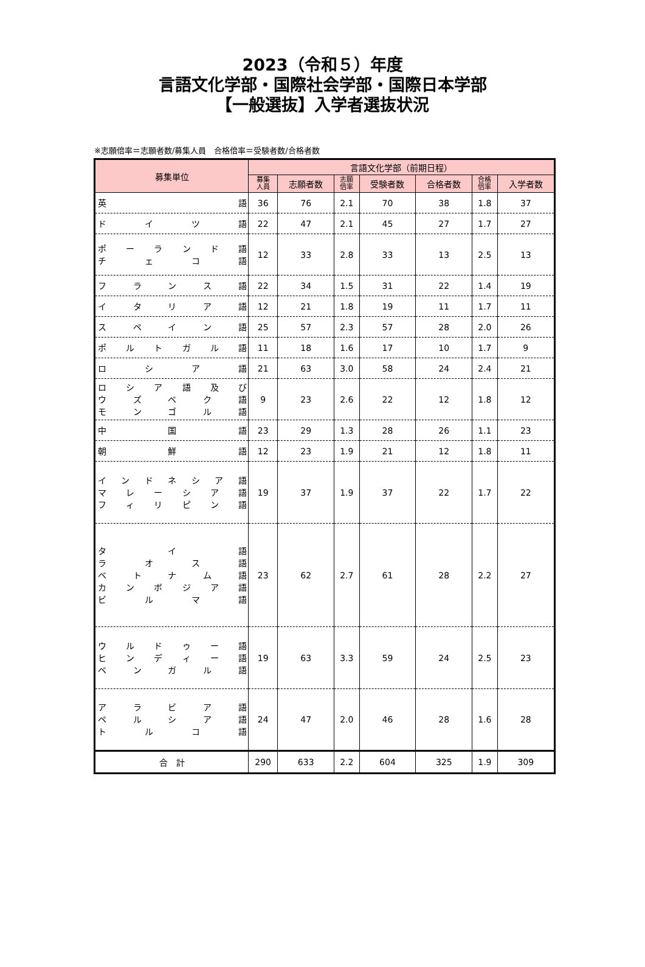2023（令和５）年度
言語文化学部・国際社会学部・国際日本学部
【一般選抜】入学者選抜状況
※志願倍率＝志願者数/募集人員　合格倍率＝受験者数/合格者数
| 募集単位 | 言語文化学部（前期日程） | | | | | | |
| --- | --- | --- | --- | --- | --- | --- | --- |
| | 募集 人員 | 志願者数 | 志願 倍率 | 受験者数 | 合格者数 | 合格 倍率 | 入学者数 |
| 英 語 | 36 | 76 | 2.1 | 70 | 38 | 1.8 | 37 |
| ド イ ツ 語 | 22 | 47 | 2.1 | 45 | 27 | 1.7 | 27 |
| ポ ー ラ ン ド 語 チ ェ コ 語 | 12 | 33 | 2.8 | 33 | 13 | 2.5 | 13 |
| フ ラ ン ス 語 | 22 | 34 | 1.5 | 31 | 22 | 1.4 | 19 |
| イ タ リ ア 語 | 12 | 21 | 1.8 | 19 | 11 | 1.7 | 11 |
| ス ペ イ ン 語 | 25 | 57 | 2.3 | 57 | 28 | 2.0 | 26 |
| ポ ル ト ガ ル 語 | 11 | 18 | 1.6 | 17 | 10 | 1.7 | 9 |
| ロ シ ア 語 | 21 | 63 | 3.0 | 58 | 24 | 2.4 | 21 |
| ロ シ ア 語 及 び ウ ズ ベ ク 語 モ ン ゴ ル 語 | 9 | 23 | 2.6 | 22 | 12 | 1.8 | 12 |
| 中 国 語 | 23 | 29 | 1.3 | 28 | 26 | 1.1 | 23 |
| 朝 鮮 語 | 12 | 23 | 1.9 | 21 | 12 | 1.8 | 11 |
| イ ン ド ネ シ ア 語 マ レ ー シ ア 語 フ ィ リ ピ ン 語 | 19 | 37 | 1.9 | 37 | 22 | 1.7 | 22 |
| タ イ 語 ラ オ ス 語 ベ ト ナ ム 語 カ ン ボ ジ ア 語 ビ ル マ 語 | 23 | 62 | 2.7 | 61 | 28 | 2.2 | 27 |
| ウ ル ド ゥ ー 語 ヒ ン デ ィ ー 語 ベ ン ガ ル 語 | 19 | 63 | 3.3 | 59 | 24 | 2.5 | 23 |
| ア ラ ビ ア 語 ペ ル シ ア 語 ト ル コ 語 | 24 | 47 | 2.0 | 46 | 28 | 1.6 | 28 |
| 合 計 | 290 | 633 | 2.2 | 604 | 325 | 1.9 | 309 |